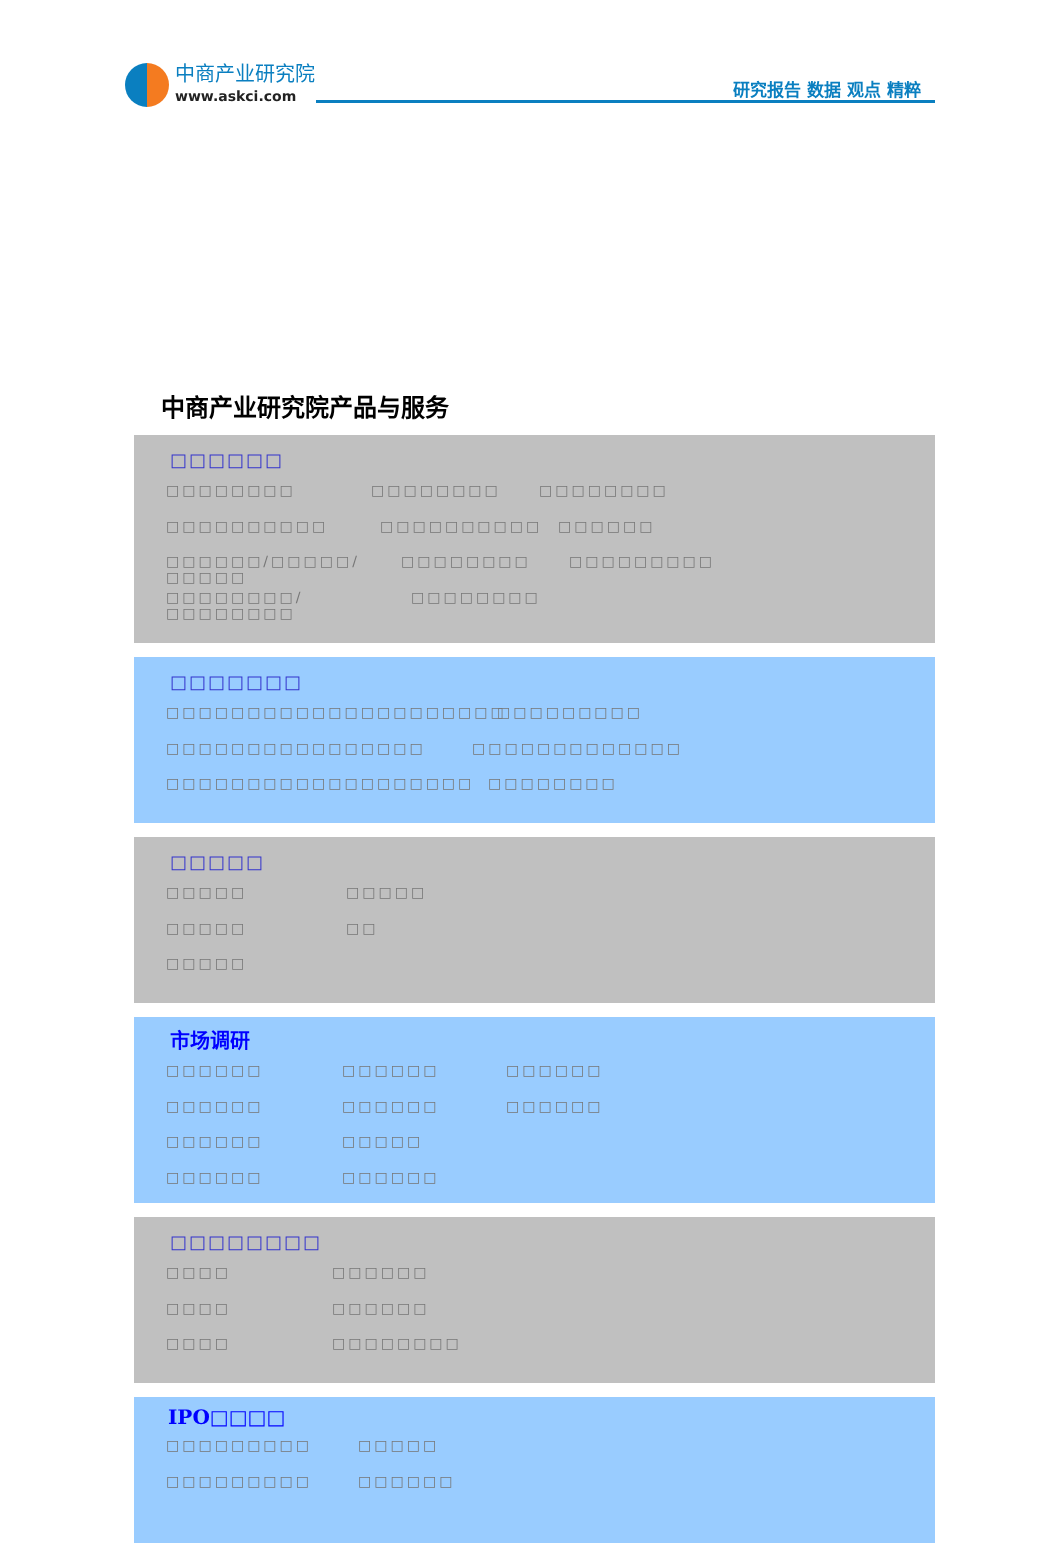中商产业研究院
www.askci.com
研究报告 数据 观点 精粹
中商产业研究院产品与服务
□□□□□□
□□□□□□□□ □□□□□□□□ □□□□□□□□
□□□□□□□□□□ □□□□□□□□□□ □□□□□□
□□□□□□/□□□□□/□□□□□ □□□□□□□□ □□□□□□□□□
□□□□□□□□/□□□□□□□□ □□□□□□□□
□□□□□□□
□□□□□□□□□□□□□□□□□□□□□ □□□□□□□□□
□□□□□□□□□□□□□□□□ □□□□□□□□□□□□□
□□□□□□□□□□□□□□□□□□□ □□□□□□□□
□□□□□
□□□□□ □□□□□
□□□□□ □□
□□□□□
市场调研
□□□□□□ □□□□□□ □□□□□□
□□□□□□ □□□□□□ □□□□□□
□□□□□□ □□□□□
□□□□□□ □□□□□□
□□□□□□□□
□□□□ □□□□□□
□□□□ □□□□□□
□□□□ □□□□□□□□
IPO□□□□
□□□□□□□□□ □□□□□
□□□□□□□□□ □□□□□□